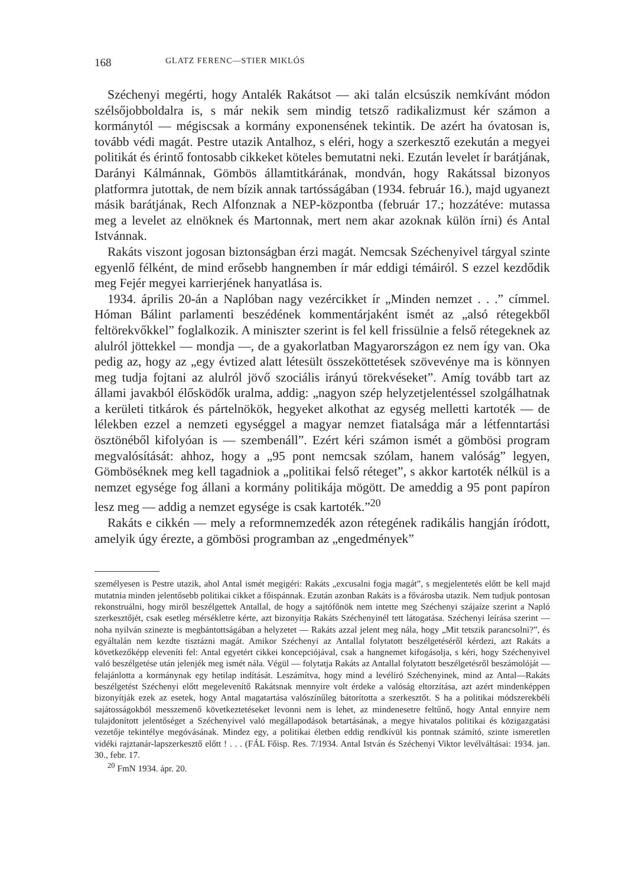168 GLATZ FERENC—STIER MIKLÓS
Széchenyi megérti, hogy Antalék Rakátsot — aki talán elcsúszik nemkívánt módon szélsőjobboldalra is, s már nekik sem mindig tetsző radikalizmust kér számon a kormánytól — mégiscsak a kormány exponensének tekintik. De azért ha óvatosan is, tovább védi magát. Pestre utazik Antalhoz, s eléri, hogy a szerkesztő ezekután a megyei politikát és érintő fontosabb cikkeket köteles bemutatni neki. Ezután levelet ír barátjának, Darányi Kálmánnak, Gömbös államtitkárának, mondván, hogy Rakátssal bizonyos platformra jutottak, de nem bízik annak tartósságában (1934. február 16.), majd ugyanezt másik barátjának, Rech Alfonznak a NEP-központba (február 17.; hozzátéve: mutassa meg a levelet az elnöknek és Martonnak, mert nem akar azoknak külön írni) és Antal Istvánnak.
Rakáts viszont jogosan biztonságban érzi magát. Nemcsak Széchenyivel tárgyal szinte egyenlő félként, de mind erősebb hangnemben ír már eddigi témáiról. S ezzel kezdődik meg Fejér megyei karrierjének hanyatlása is.
1934. április 20-án a Naplóban nagy vezércikket ír „Minden nemzet . . .” címmel. Hóman Bálint parlamenti beszédének kommentárjaként ismét az „alsó rétegekből feltörekvőkkel” foglalkozik. A miniszter szerint is fel kell frissülnie a felső rétegeknek az alulról jöttekkel — mondja —, de a gyakorlatban Magyarországon ez nem így van. Oka pedig az, hogy az „egy évtized alatt létesült összeköttetések szövevénye ma is könnyen meg tudja fojtani az alulról jövő szociális irányú törekvéseket”. Amíg tovább tart az állami javakból élősködők uralma, addig: „nagyon szép helyzetjelentéssel szolgálhatnak a kerületi titkárok és pártelnökök, hegyeket alkothat az egység melletti kartoték — de lélekben ezzel a nemzeti egységgel a magyar nemzet fiatalsága már a létfenntartási ösztönéből kifolyóan is — szembenáll”. Ezért kéri számon ismét a gömbösi program megvalósítását: ahhoz, hogy a „95 pont nemcsak szólam, hanem valóság” legyen, Gömböséknek meg kell tagadniok a „politikai felső réteget”, s akkor kartoték nélkül is a nemzet egysége fog állani a kormány politikája mögött. De ameddig a 95 pont papíron lesz meg — addig a nemzet egysége is csak kartoték.”<sup>20</sup>
Rakáts e cikkén — mely a reformnemzedék azon rétegének radikális hangján íródott, amelyik úgy érezte, a gömbösi programban az „engedmények”
személyesen is Pestre utazik, ahol Antal ismét megigéri: Rakáts „excusalni fogja magát”, s megjelentetés előtt be kell majd mutatnia minden jelentősebb politikai cikket a főispánnak. Ezután azonban Rakáts is a fővárosba utazik. Nem tudjuk pontosan rekonstruálni, hogy miről beszélgettek Antallal, de hogy a sajtófőnök nem intette meg Széchenyi szájaíze szerint a Napló szerkesztőjét, csak esetleg mérsékletre kérte, azt bizonyítja Rakáts Széchenyinél tett látogatása. Széchenyi leírása szerint — noha nyilván szinezte is megbántottságában a helyzetet — Rakáts azzal jelent meg nála, hogy „Mit tetszik parancsolni?”, és egyáltalán nem kezdte tisztázni magát. Amikor Széchenyi az Antallal folytatott beszélgetéséről kérdezi, azt Rakáts a következőképp eleveníti fel: Antal egyetért cikkei koncepciójával, csak a hangnemet kifogásolja, s kéri, hogy Széchenyivel való beszélgetése után jelenjék meg ismét nála. Végül — folytatja Rakáts az Antallal folytatott beszélgetésről beszámolóját — felajánlotta a kormánynak egy hetilap indítását. Leszámítva, hogy mind a levélíró Széchenyinek, mind az Antal—Rakáts beszélgetést Széchenyi előtt megelevenítő Rakátsnak mennyire volt érdeke a valóság eltorzítása, azt azért mindenképpen bizonyítják ezek az esetek, hogy Antal magatartása valószínűleg bátorította a szerkesztőt. S ha a politikai módszerekbéli sajátosságokból messzemenő következtetéseket levonni nem is lehet, az mindenesetre feltűnő, hogy Antal ennyire nem tulajdonított jelentőséget a Széchenyivel való megállapodások betartásának, a megye hivatalos politikai és közigazgatási vezetője tekintélye megóvásának. Mindez egy, a politikai életben eddig rendkívül kis pontnak számító, szinte ismeretlen vidéki rajztanár-lapszerkesztő előtt ! . . . (FÁL Főisp. Res. 7/1934. Antal István és Széchenyi Viktor levélváltásai: 1934. jan. 30., febr. 17.
<sup>20</sup> FmN 1934. ápr. 20.